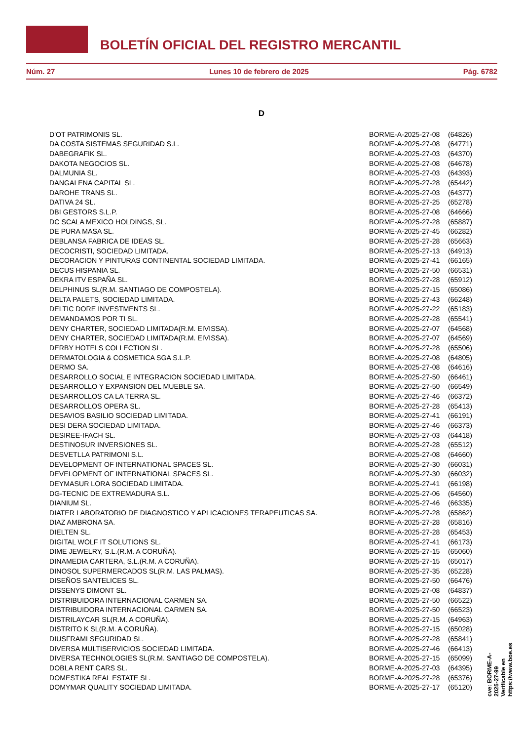BOLETÍN OFICIAL DEL REGISTRO MERCANTIL
Núm. 27 Lunes 10 de febrero de 2025 Pág. 6782
D
| D'OT PATRIMONIS SL. | BORME-A-2025-27-08 | (64826) |
| DA COSTA SISTEMAS SEGURIDAD S.L. | BORME-A-2025-27-08 | (64771) |
| DABEGRAFIK SL. | BORME-A-2025-27-03 | (64370) |
| DAKOTA NEGOCIOS SL. | BORME-A-2025-27-08 | (64678) |
| DALMUNIA SL. | BORME-A-2025-27-03 | (64393) |
| DANGALENA CAPITAL SL. | BORME-A-2025-27-28 | (65442) |
| DAROHE TRANS SL. | BORME-A-2025-27-03 | (64377) |
| DATIVA 24 SL. | BORME-A-2025-27-25 | (65278) |
| DBI GESTORS S.L.P. | BORME-A-2025-27-08 | (64666) |
| DC SCALA MEXICO HOLDINGS, SL. | BORME-A-2025-27-28 | (65887) |
| DE PURA MASA SL. | BORME-A-2025-27-45 | (66282) |
| DEBLANSA FABRICA DE IDEAS SL. | BORME-A-2025-27-28 | (65663) |
| DECOCRISTI, SOCIEDAD LIMITADA. | BORME-A-2025-27-13 | (64913) |
| DECORACION Y PINTURAS CONTINENTAL SOCIEDAD LIMITADA. | BORME-A-2025-27-41 | (66165) |
| DECUS HISPANIA SL. | BORME-A-2025-27-50 | (66531) |
| DEKRA ITV ESPAÑA SL. | BORME-A-2025-27-28 | (65912) |
| DELPHINUS SL(R.M. SANTIAGO DE COMPOSTELA). | BORME-A-2025-27-15 | (65086) |
| DELTA PALETS, SOCIEDAD LIMITADA. | BORME-A-2025-27-43 | (66248) |
| DELTIC DORE INVESTMENTS SL. | BORME-A-2025-27-22 | (65183) |
| DEMANDAMOS POR TI SL. | BORME-A-2025-27-28 | (65541) |
| DENY CHARTER, SOCIEDAD LIMITADA(R.M. EIVISSA). | BORME-A-2025-27-07 | (64568) |
| DENY CHARTER, SOCIEDAD LIMITADA(R.M. EIVISSA). | BORME-A-2025-27-07 | (64569) |
| DERBY HOTELS COLLECTION SL. | BORME-A-2025-27-28 | (65506) |
| DERMATOLOGIA & COSMETICA SGA S.L.P. | BORME-A-2025-27-08 | (64805) |
| DERMO SA. | BORME-A-2025-27-08 | (64616) |
| DESARROLLO SOCIAL E INTEGRACION SOCIEDAD LIMITADA. | BORME-A-2025-27-50 | (66461) |
| DESARROLLO Y EXPANSION DEL MUEBLE SA. | BORME-A-2025-27-50 | (66549) |
| DESARROLLOS CA LA TERRA SL. | BORME-A-2025-27-46 | (66372) |
| DESARROLLOS OPERA SL. | BORME-A-2025-27-28 | (65413) |
| DESAVIOS BASILIO SOCIEDAD LIMITADA. | BORME-A-2025-27-41 | (66191) |
| DESI DERA SOCIEDAD LIMITADA. | BORME-A-2025-27-46 | (66373) |
| DESIREE-IFACH SL. | BORME-A-2025-27-03 | (64418) |
| DESTINOSUR INVERSIONES SL. | BORME-A-2025-27-28 | (65512) |
| DESVETLLA PATRIMONI S.L. | BORME-A-2025-27-08 | (64660) |
| DEVELOPMENT OF INTERNATIONAL SPACES SL. | BORME-A-2025-27-30 | (66031) |
| DEVELOPMENT OF INTERNATIONAL SPACES SL. | BORME-A-2025-27-30 | (66032) |
| DEYMASUR LORA SOCIEDAD LIMITADA. | BORME-A-2025-27-41 | (66198) |
| DG-TECNIC DE EXTREMADURA S.L. | BORME-A-2025-27-06 | (64560) |
| DIANIUM SL. | BORME-A-2025-27-46 | (66335) |
| DIATER LABORATORIO DE DIAGNOSTICO Y APLICACIONES TERAPEUTICAS SA. | BORME-A-2025-27-28 | (65862) |
| DIAZ AMBRONA SA. | BORME-A-2025-27-28 | (65816) |
| DIELTEN SL. | BORME-A-2025-27-28 | (65453) |
| DIGITAL WOLF IT SOLUTIONS SL. | BORME-A-2025-27-41 | (66173) |
| DIME JEWELRY, S.L.(R.M. A CORUÑA). | BORME-A-2025-27-15 | (65060) |
| DINAMEDIA CARTERA, S.L.(R.M. A CORUÑA). | BORME-A-2025-27-15 | (65017) |
| DINOSOL SUPERMERCADOS SL(R.M. LAS PALMAS). | BORME-A-2025-27-35 | (65228) |
| DISEÑOS SANTELICES SL. | BORME-A-2025-27-50 | (66476) |
| DISSENYS DIMONT SL. | BORME-A-2025-27-08 | (64837) |
| DISTRIBUIDORA INTERNACIONAL CARMEN SA. | BORME-A-2025-27-50 | (66522) |
| DISTRIBUIDORA INTERNACIONAL CARMEN SA. | BORME-A-2025-27-50 | (66523) |
| DISTRILAYCAR SL(R.M. A CORUÑA). | BORME-A-2025-27-15 | (64963) |
| DISTRITO K SL(R.M. A CORUÑA). | BORME-A-2025-27-15 | (65028) |
| DIUSFRAMI SEGURIDAD SL. | BORME-A-2025-27-28 | (65841) |
| DIVERSA MULTISERVICIOS SOCIEDAD LIMITADA. | BORME-A-2025-27-46 | (66413) |
| DIVERSA TECHNOLOGIES SL(R.M. SANTIAGO DE COMPOSTELA). | BORME-A-2025-27-15 | (65099) |
| DOBLA RENT CARS SL. | BORME-A-2025-27-03 | (64395) |
| DOMESTIKA REAL ESTATE SL. | BORME-A-2025-27-28 | (65376) |
| DOMYMAR QUALITY SOCIEDAD LIMITADA. | BORME-A-2025-27-17 | (65120) |
cve: BORME-A-2025-27-99
Verificable en https://www.boe.es